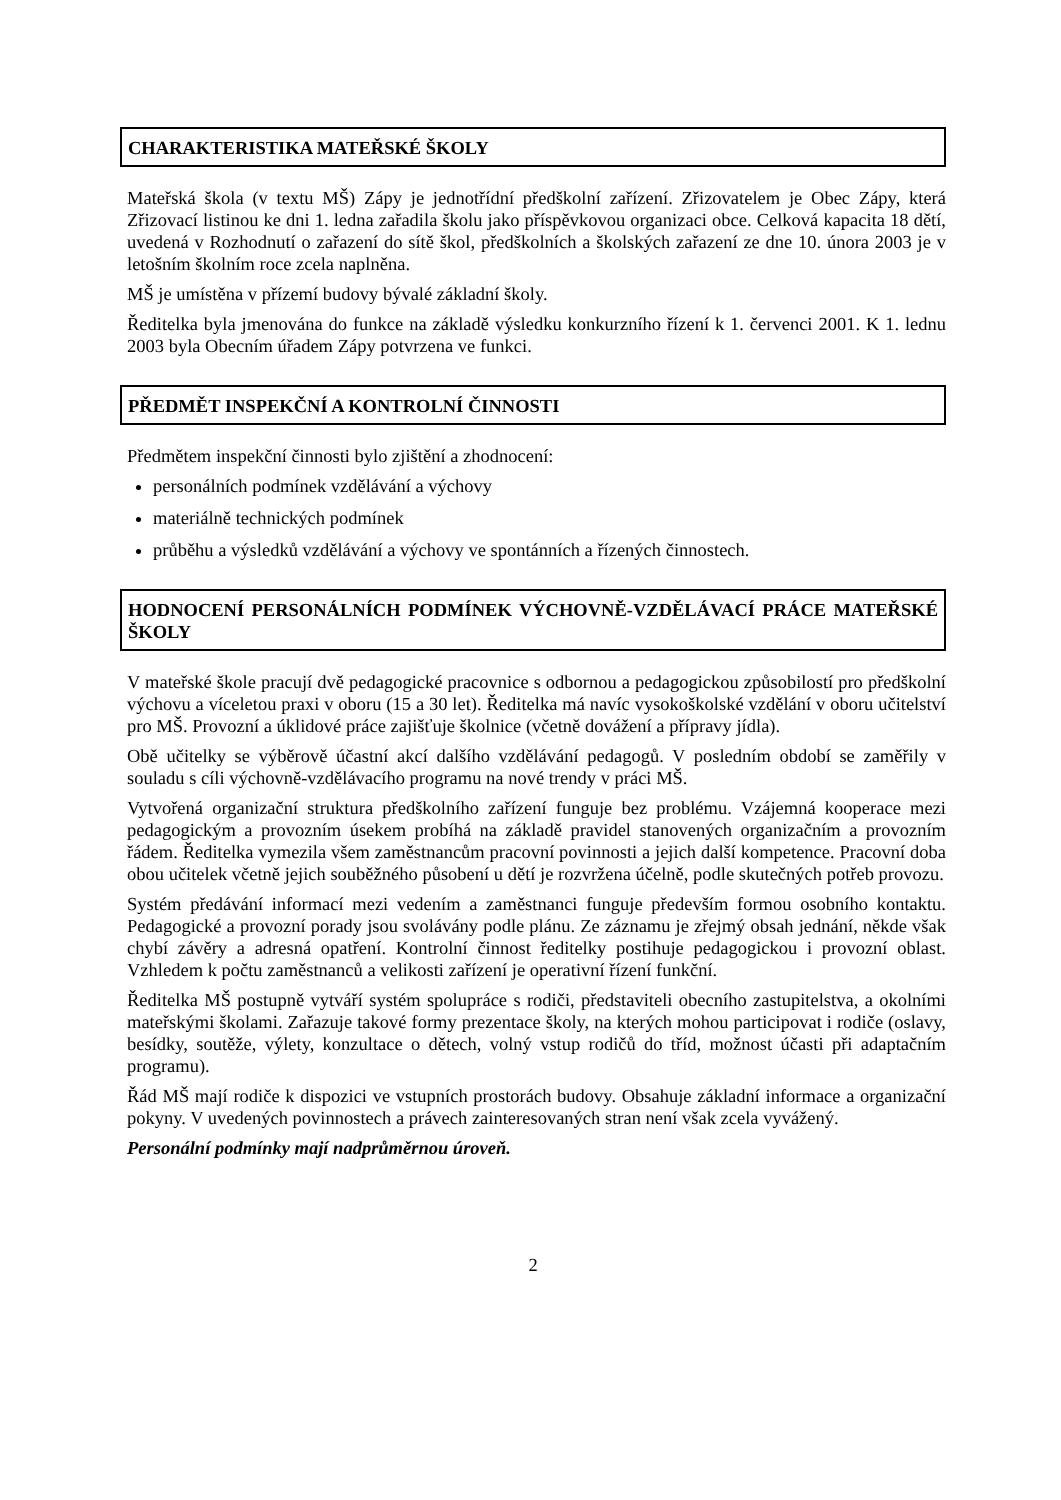CHARAKTERISTIKA MATEŘSKÉ ŠKOLY
Mateřská škola (v textu MŠ) Zápy je jednotřídní předškolní zařízení. Zřizovatelem je Obec Zápy, která Zřizovací listinou ke dni 1. ledna zařadila školu jako příspěvkovou organizaci obce. Celková kapacita 18 dětí, uvedená v Rozhodnutí o zařazení do sítě škol, předškolních a školských zařazení ze dne 10. února 2003 je v letošním školním roce zcela naplněna.
MŠ je umístěna v přízemí budovy bývalé základní školy.
Ředitelka byla jmenována do funkce na základě výsledku konkurzního řízení k 1. červenci 2001. K 1. lednu 2003 byla Obecním úřadem Zápy potvrzena ve funkci.
PŘEDMĚT INSPEKČNÍ A KONTROLNÍ ČINNOSTI
Předmětem inspekční činnosti bylo zjištění a zhodnocení:
personálních podmínek vzdělávání a výchovy
materiálně technických podmínek
průběhu a výsledků vzdělávání a výchovy ve spontánních a řízených činnostech.
HODNOCENÍ PERSONÁLNÍCH PODMÍNEK VÝCHOVNĚ-VZDĚLÁVACÍ PRÁCE MATEŘSKÉ ŠKOLY
V mateřské škole pracují dvě pedagogické pracovnice s odbornou a pedagogickou způsobilostí pro předškolní výchovu a víceletou praxi v oboru (15 a 30 let). Ředitelka má navíc vysokoškolské vzdělání v oboru učitelství pro MŠ. Provozní a úklidové práce zajišťuje školnice (včetně dovážení a přípravy jídla).
Obě učitelky se výběrově účastní akcí dalšího vzdělávání pedagogů. V posledním období se zaměřily v souladu s cíli výchovně-vzdělávacího programu na nové trendy v práci MŠ.
Vytvořená organizační struktura předškolního zařízení funguje bez problému. Vzájemná kooperace mezi pedagogickým a provozním úsekem probíhá na základě pravidel stanovených organizačním a provozním řádem. Ředitelka vymezila všem zaměstnancům pracovní povinnosti a jejich další kompetence. Pracovní doba obou učitelek včetně jejich souběžného působení u dětí je rozvržena účelně, podle skutečných potřeb provozu.
Systém předávání informací mezi vedením a zaměstnanci funguje především formou osobního kontaktu. Pedagogické a provozní porady jsou svolávány podle plánu. Ze záznamu je zřejmý obsah jednání, někde však chybí závěry a adresná opatření. Kontrolní činnost ředitelky postihuje pedagogickou i provozní oblast. Vzhledem k počtu zaměstnanců a velikosti zařízení je operativní řízení funkční.
Ředitelka MŠ postupně vytváří systém spolupráce s rodiči, představiteli obecního zastupitelstva, a okolními mateřskými školami. Zařazuje takové formy prezentace školy, na kterých mohou participovat i rodiče (oslavy, besídky, soutěže, výlety, konzultace o dětech, volný vstup rodičů do tříd, možnost účasti při adaptačním programu).
Řád MŠ mají rodiče k dispozici ve vstupních prostorách budovy. Obsahuje základní informace a organizační pokyny. V uvedených povinnostech a právech zainteresovaných stran není však zcela vyvážený.
Personální podmínky mají nadprůměrnou úroveň.
2